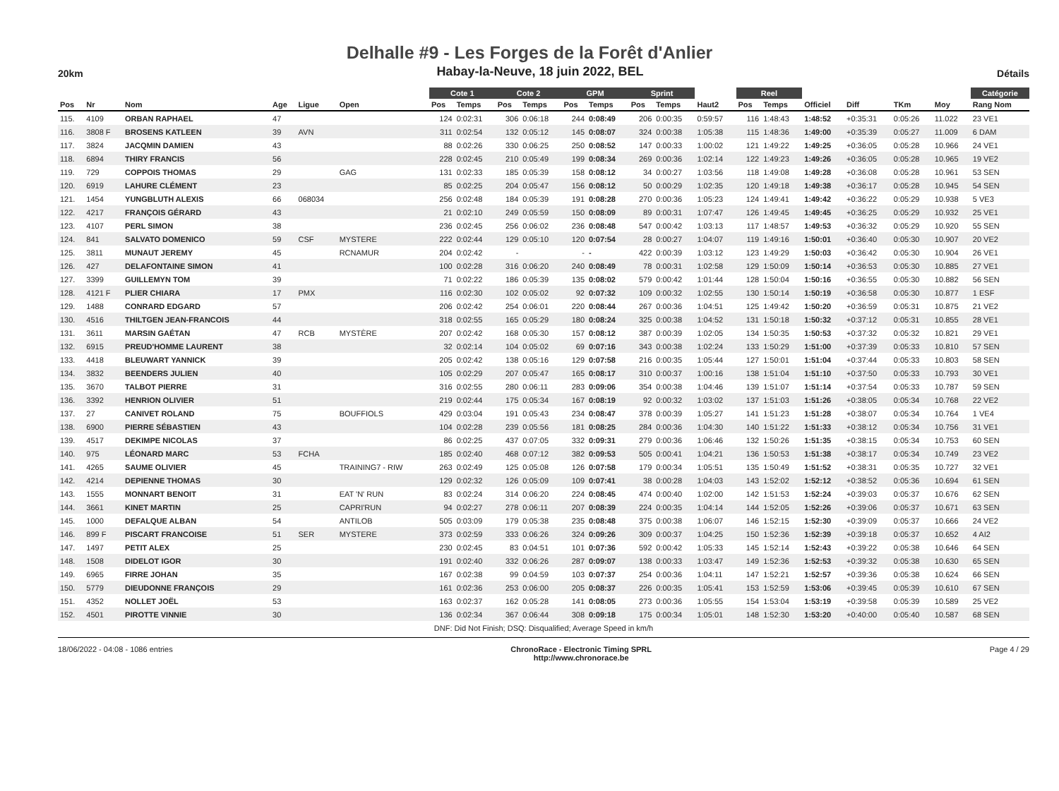Delhalle #9 - Les Forges de la Forêt d'Anlier
20km Habay-la-Neuve, 18 juin 2022, BEL Détails
| | | | | | | Cote 1 | | Cote 2 | | GPM | | Sprint | | | Reel | | | | | | Catégorie |
| --- | --- | --- | --- | --- | --- | --- | --- | --- | --- | --- | --- | --- | --- | --- | --- | --- | --- | --- | --- | --- | --- |
| Pos | Nr | Nom | Age | Ligue | Open | Pos | Temps | Pos | Temps | Pos | Temps | Pos | Temps | Haut2 | Pos | Temps | Officiel | Diff | TKm | Moy | Rang Nom |
| 115. | 4109 | ORBAN RAPHAEL | 47 | | | 124 | 0:02:31 | 306 | 0:06:18 | 244 | 0:08:49 | 206 | 0:00:35 | 0:59:57 | 116 | 1:48:43 | 1:48:52 | +0:35:31 | 0:05:26 | 11.022 | 23 VE1 |
| 116. | 3808 F | BROSENS KATLEEN | 39 | AVN | | 311 | 0:02:54 | 132 | 0:05:12 | 145 | 0:08:07 | 324 | 0:00:38 | 1:05:38 | 115 | 1:48:36 | 1:49:00 | +0:35:39 | 0:05:27 | 11.009 | 6 DAM |
| 117. | 3824 | JACQMIN DAMIEN | 43 | | | 88 | 0:02:26 | 330 | 0:06:25 | 250 | 0:08:52 | 147 | 0:00:33 | 1:00:02 | 121 | 1:49:22 | 1:49:25 | +0:36:05 | 0:05:28 | 10.966 | 24 VE1 |
| 118. | 6894 | THIRY FRANCIS | 56 | | | 228 | 0:02:45 | 210 | 0:05:49 | 199 | 0:08:34 | 269 | 0:00:36 | 1:02:14 | 122 | 1:49:23 | 1:49:26 | +0:36:05 | 0:05:28 | 10.965 | 19 VE2 |
| 119. | 729 | COPPOIS THOMAS | 29 | | GAG | 131 | 0:02:33 | 185 | 0:05:39 | 158 | 0:08:12 | 34 | 0:00:27 | 1:03:56 | 118 | 1:49:08 | 1:49:28 | +0:36:08 | 0:05:28 | 10.961 | 53 SEN |
| 120. | 6919 | LAHURE CLÉMENT | 23 | | | 85 | 0:02:25 | 204 | 0:05:47 | 156 | 0:08:12 | 50 | 0:00:29 | 1:02:35 | 120 | 1:49:18 | 1:49:38 | +0:36:17 | 0:05:28 | 10.945 | 54 SEN |
| 121. | 1454 | YUNGBLUTH ALEXIS | 66 | 068034 | | 256 | 0:02:48 | 184 | 0:05:39 | 191 | 0:08:28 | 270 | 0:00:36 | 1:05:23 | 124 | 1:49:41 | 1:49:42 | +0:36:22 | 0:05:29 | 10.938 | 5 VE3 |
| 122. | 4217 | FRANÇOIS GÉRARD | 43 | | | 21 | 0:02:10 | 249 | 0:05:59 | 150 | 0:08:09 | 89 | 0:00:31 | 1:07:47 | 126 | 1:49:45 | 1:49:45 | +0:36:25 | 0:05:29 | 10.932 | 25 VE1 |
| 123. | 4107 | PERL SIMON | 38 | | | 236 | 0:02:45 | 256 | 0:06:02 | 236 | 0:08:48 | 547 | 0:00:42 | 1:03:13 | 117 | 1:48:57 | 1:49:53 | +0:36:32 | 0:05:29 | 10.920 | 55 SEN |
| 124. | 841 | SALVATO DOMENICO | 59 | CSF | MYSTERE | 222 | 0:02:44 | 129 | 0:05:10 | 120 | 0:07:54 | 28 | 0:00:27 | 1:04:07 | 119 | 1:49:16 | 1:50:01 | +0:36:40 | 0:05:30 | 10.907 | 20 VE2 |
| 125. | 3811 | MUNAUT JEREMY | 45 | | RCNAMUR | 204 | 0:02:42 | - | | - | - | 422 | 0:00:39 | 1:03:12 | 123 | 1:49:29 | 1:50:03 | +0:36:42 | 0:05:30 | 10.904 | 26 VE1 |
| 126. | 427 | DELAFONTAINE SIMON | 41 | | | 100 | 0:02:28 | 316 | 0:06:20 | 240 | 0:08:49 | 78 | 0:00:31 | 1:02:58 | 129 | 1:50:09 | 1:50:14 | +0:36:53 | 0:05:30 | 10.885 | 27 VE1 |
| 127. | 3399 | GUILLEMYN TOM | 39 | | | 71 | 0:02:22 | 186 | 0:05:39 | 135 | 0:08:02 | 579 | 0:00:42 | 1:01:44 | 128 | 1:50:04 | 1:50:16 | +0:36:55 | 0:05:30 | 10.882 | 56 SEN |
| 128. | 4121 F | PLIER CHIARA | 17 | PMX | | 116 | 0:02:30 | 102 | 0:05:02 | 92 | 0:07:32 | 109 | 0:00:32 | 1:02:55 | 130 | 1:50:14 | 1:50:19 | +0:36:58 | 0:05:30 | 10.877 | 1 ESF |
| 129. | 1488 | CONRARD EDGARD | 57 | | | 206 | 0:02:42 | 254 | 0:06:01 | 220 | 0:08:44 | 267 | 0:00:36 | 1:04:51 | 125 | 1:49:42 | 1:50:20 | +0:36:59 | 0:05:31 | 10.875 | 21 VE2 |
| 130. | 4516 | THILTGEN JEAN-FRANCOIS | 44 | | | 318 | 0:02:55 | 165 | 0:05:29 | 180 | 0:08:24 | 325 | 0:00:38 | 1:04:52 | 131 | 1:50:18 | 1:50:32 | +0:37:12 | 0:05:31 | 10.855 | 28 VE1 |
| 131. | 3611 | MARSIN GAÉTAN | 47 | RCB | MYSTÈRE | 207 | 0:02:42 | 168 | 0:05:30 | 157 | 0:08:12 | 387 | 0:00:39 | 1:02:05 | 134 | 1:50:35 | 1:50:53 | +0:37:32 | 0:05:32 | 10.821 | 29 VE1 |
| 132. | 6915 | PREUD'HOMME LAURENT | 38 | | | 32 | 0:02:14 | 104 | 0:05:02 | 69 | 0:07:16 | 343 | 0:00:38 | 1:02:24 | 133 | 1:50:29 | 1:51:00 | +0:37:39 | 0:05:33 | 10.810 | 57 SEN |
| 133. | 4418 | BLEUWART YANNICK | 39 | | | 205 | 0:02:42 | 138 | 0:05:16 | 129 | 0:07:58 | 216 | 0:00:35 | 1:05:44 | 127 | 1:50:01 | 1:51:04 | +0:37:44 | 0:05:33 | 10.803 | 58 SEN |
| 134. | 3832 | BEENDERS JULIEN | 40 | | | 105 | 0:02:29 | 207 | 0:05:47 | 165 | 0:08:17 | 310 | 0:00:37 | 1:00:16 | 138 | 1:51:04 | 1:51:10 | +0:37:50 | 0:05:33 | 10.793 | 30 VE1 |
| 135. | 3670 | TALBOT PIERRE | 31 | | | 316 | 0:02:55 | 280 | 0:06:11 | 283 | 0:09:06 | 354 | 0:00:38 | 1:04:46 | 139 | 1:51:07 | 1:51:14 | +0:37:54 | 0:05:33 | 10.787 | 59 SEN |
| 136. | 3392 | HENRION OLIVIER | 51 | | | 219 | 0:02:44 | 175 | 0:05:34 | 167 | 0:08:19 | 92 | 0:00:32 | 1:03:02 | 137 | 1:51:03 | 1:51:26 | +0:38:05 | 0:05:34 | 10.768 | 22 VE2 |
| 137. | 27 | CANIVET ROLAND | 75 | | BOUFFIOLS | 429 | 0:03:04 | 191 | 0:05:43 | 234 | 0:08:47 | 378 | 0:00:39 | 1:05:27 | 141 | 1:51:23 | 1:51:28 | +0:38:07 | 0:05:34 | 10.764 | 1 VE4 |
| 138. | 6900 | PIERRE SÉBASTIEN | 43 | | | 104 | 0:02:28 | 239 | 0:05:56 | 181 | 0:08:25 | 284 | 0:00:36 | 1:04:30 | 140 | 1:51:22 | 1:51:33 | +0:38:12 | 0:05:34 | 10.756 | 31 VE1 |
| 139. | 4517 | DEKIMPE NICOLAS | 37 | | | 86 | 0:02:25 | 437 | 0:07:05 | 332 | 0:09:31 | 279 | 0:00:36 | 1:06:46 | 132 | 1:50:26 | 1:51:35 | +0:38:15 | 0:05:34 | 10.753 | 60 SEN |
| 140. | 975 | LÉONARD MARC | 53 | FCHA | | 185 | 0:02:40 | 468 | 0:07:12 | 382 | 0:09:53 | 505 | 0:00:41 | 1:04:21 | 136 | 1:50:53 | 1:51:38 | +0:38:17 | 0:05:34 | 10.749 | 23 VE2 |
| 141. | 4265 | SAUME OLIVIER | 45 | | TRAINING7 - RIW | 263 | 0:02:49 | 125 | 0:05:08 | 126 | 0:07:58 | 179 | 0:00:34 | 1:05:51 | 135 | 1:50:49 | 1:51:52 | +0:38:31 | 0:05:35 | 10.727 | 32 VE1 |
| 142. | 4214 | DEPIENNE THOMAS | 30 | | | 129 | 0:02:32 | 126 | 0:05:09 | 109 | 0:07:41 | 38 | 0:00:28 | 1:04:03 | 143 | 1:52:02 | 1:52:12 | +0:38:52 | 0:05:36 | 10.694 | 61 SEN |
| 143. | 1555 | MONNART BENOIT | 31 | | EAT 'N' RUN | 83 | 0:02:24 | 314 | 0:06:20 | 224 | 0:08:45 | 474 | 0:00:40 | 1:02:00 | 142 | 1:51:53 | 1:52:24 | +0:39:03 | 0:05:37 | 10.676 | 62 SEN |
| 144. | 3661 | KINET MARTIN | 25 | | CAPRI'RUN | 94 | 0:02:27 | 278 | 0:06:11 | 207 | 0:08:39 | 224 | 0:00:35 | 1:04:14 | 144 | 1:52:05 | 1:52:26 | +0:39:06 | 0:05:37 | 10.671 | 63 SEN |
| 145. | 1000 | DEFALQUE ALBAN | 54 | | ANTILOB | 505 | 0:03:09 | 179 | 0:05:38 | 235 | 0:08:48 | 375 | 0:00:38 | 1:06:07 | 146 | 1:52:15 | 1:52:30 | +0:39:09 | 0:05:37 | 10.666 | 24 VE2 |
| 146. | 899 F | PISCART FRANCOISE | 51 | SER | MYSTERE | 373 | 0:02:59 | 333 | 0:06:26 | 324 | 0:09:26 | 309 | 0:00:37 | 1:04:25 | 150 | 1:52:36 | 1:52:39 | +0:39:18 | 0:05:37 | 10.652 | 4 AI2 |
| 147. | 1497 | PETIT ALEX | 25 | | | 230 | 0:02:45 | 83 | 0:04:51 | 101 | 0:07:36 | 592 | 0:00:42 | 1:05:33 | 145 | 1:52:14 | 1:52:43 | +0:39:22 | 0:05:38 | 10.646 | 64 SEN |
| 148. | 1508 | DIDELOT IGOR | 30 | | | 191 | 0:02:40 | 332 | 0:06:26 | 287 | 0:09:07 | 138 | 0:00:33 | 1:03:47 | 149 | 1:52:36 | 1:52:53 | +0:39:32 | 0:05:38 | 10.630 | 65 SEN |
| 149. | 6965 | FIRRE JOHAN | 35 | | | 167 | 0:02:38 | 99 | 0:04:59 | 103 | 0:07:37 | 254 | 0:00:36 | 1:04:11 | 147 | 1:52:21 | 1:52:57 | +0:39:36 | 0:05:38 | 10.624 | 66 SEN |
| 150. | 5779 | DIEUDONNE FRANÇOIS | 29 | | | 161 | 0:02:36 | 253 | 0:06:00 | 205 | 0:08:37 | 226 | 0:00:35 | 1:05:41 | 153 | 1:52:59 | 1:53:06 | +0:39:45 | 0:05:39 | 10.610 | 67 SEN |
| 151. | 4352 | NOLLET JOËL | 53 | | | 163 | 0:02:37 | 162 | 0:05:28 | 141 | 0:08:05 | 273 | 0:00:36 | 1:05:55 | 154 | 1:53:04 | 1:53:19 | +0:39:58 | 0:05:39 | 10.589 | 25 VE2 |
| 152. | 4501 | PIROTTE VINNIE | 30 | | | 136 | 0:02:34 | 367 | 0:06:44 | 308 | 0:09:18 | 175 | 0:00:34 | 1:05:01 | 148 | 1:52:30 | 1:53:20 | +0:40:00 | 0:05:40 | 10.587 | 68 SEN |
| DNF: Did Not Finish; DSQ: Disqualified; Average Speed in km/h | | | | | | | | | | | | | | | | | | | | | |
18/06/2022 - 04:08 - 1086 entries ChronoRace - Electronic Timing SPRL
http://www.chronorace.be Page 4 / 29